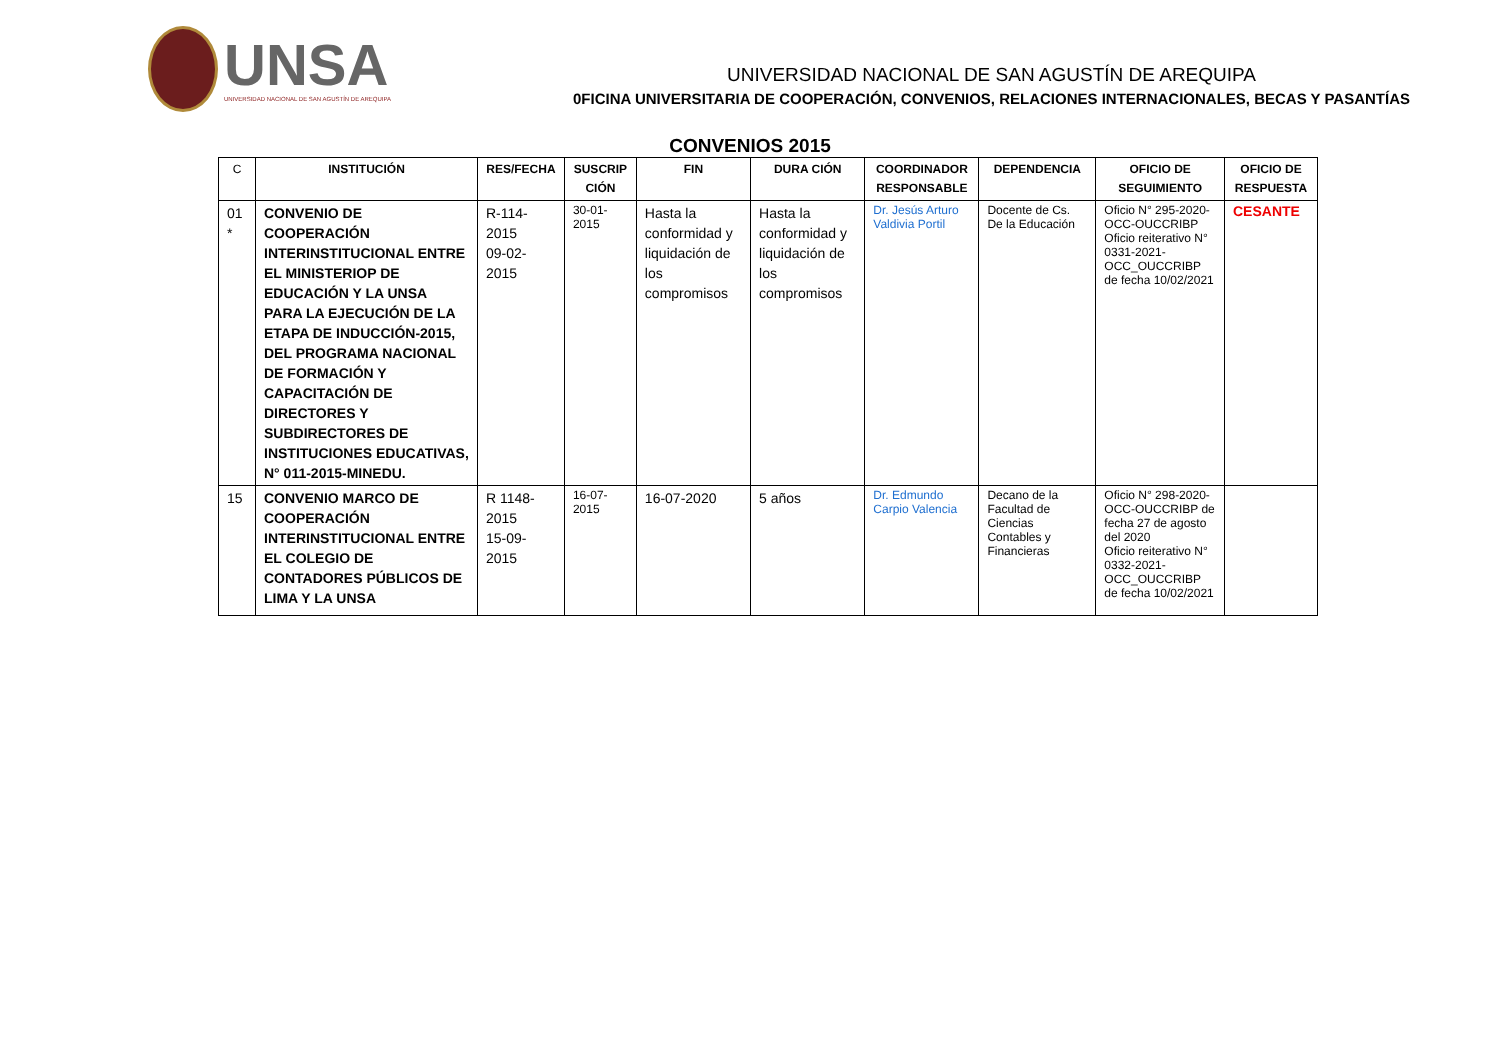UNSA
UNIVERSIDAD NACIONAL DE SAN AGUSTÍN DE AREQUIPA
UNIVERSIDAD NACIONAL DE SAN AGUSTÍN DE AREQUIPA
0FICINA UNIVERSITARIA DE COOPERACIÓN, CONVENIOS, RELACIONES INTERNACIONALES, BECAS Y PASANTÍAS
CONVENIOS 2015
| C | INSTITUCIÓN | RES/FECHA | SUSCRIP CIÓN | FIN | DURA CIÓN | COORDINADOR RESPONSABLE | DEPENDENCIA | OFICIO DE SEGUIMIENTO | OFICIO DE RESPUESTA |
| --- | --- | --- | --- | --- | --- | --- | --- | --- | --- |
| 01 * | CONVENIO DE COOPERACIÓN INTERINSTITUCIONAL ENTRE EL MINISTERIOP DE EDUCACIÓN Y LA UNSA PARA LA EJECUCIÓN DE LA ETAPA DE INDUCCIÓN-2015, DEL PROGRAMA NACIONAL DE FORMACIÓN Y CAPACITACIÓN DE DIRECTORES Y SUBDIRECTORES DE INSTITUCIONES EDUCATIVAS, N° 011-2015-MINEDU. | R-114-2015 09-02-2015 | 30-01-2015 | Hasta la conformidad y liquidación de los compromisos | Hasta la conformidad y liquidación de los compromisos | Dr. Jesús Arturo Valdivia Portil | Docente de Cs. De la Educación | Oficio N° 295-2020-OCC-OUCCRIBP Oficio reiterativo N° 0331-2021-OCC_OUCCRIBP de fecha 10/02/2021 | CESANTE |
| 15 | CONVENIO MARCO DE COOPERACIÓN INTERINSTITUCIONAL ENTRE EL COLEGIO DE CONTADORES PÚBLICOS DE LIMA Y LA UNSA | R 1148-2015 15-09-2015 | 16-07-2015 | 16-07-2020 | 5 años | Dr. Edmundo Carpio Valencia | Decano de la Facultad de Ciencias Contables y Financieras | Oficio N° 298-2020-OCC-OUCCRIBP de fecha 27 de agosto del 2020 Oficio reiterativo N° 0332-2021-OCC_OUCCRIBP de fecha 10/02/2021 | |